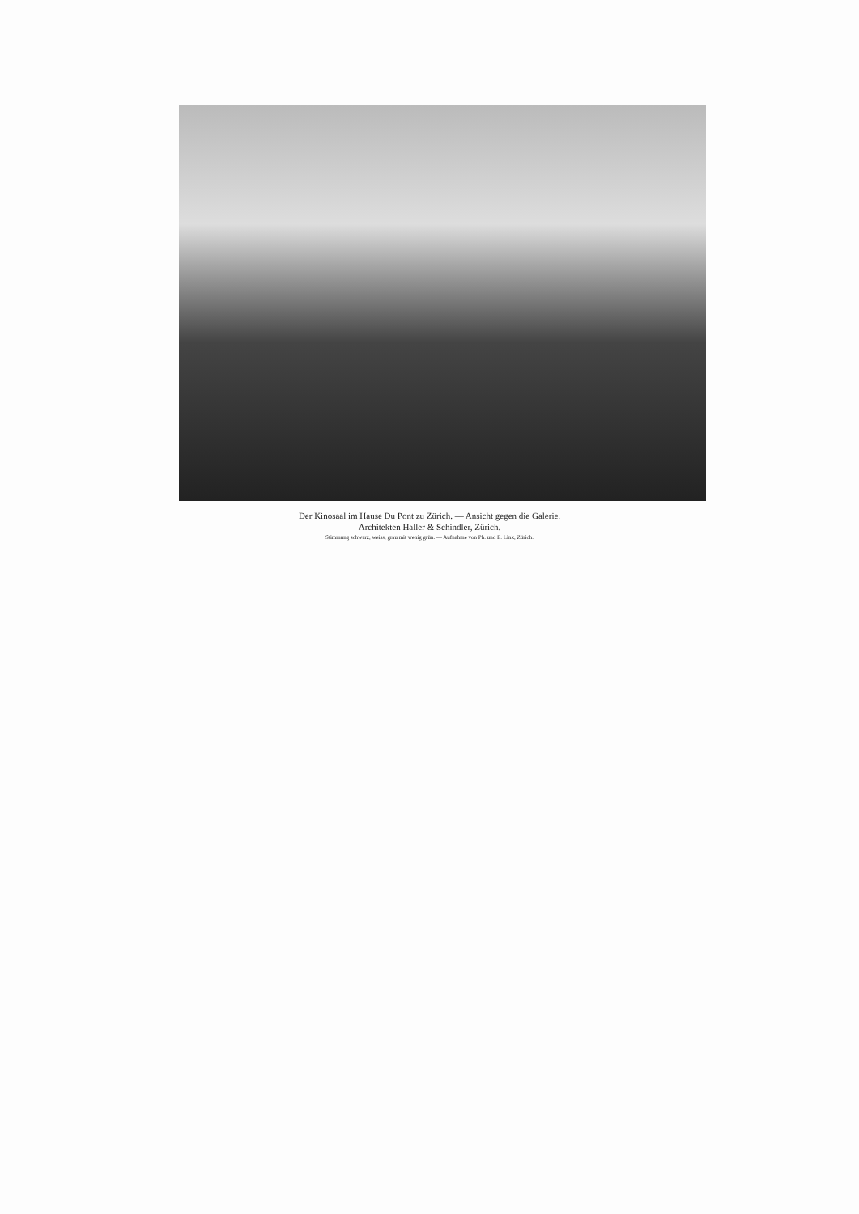Der Kinosaal im Hause Du Pont zu Zürich. — Ansicht gegen die Galerie.
Architekten Haller & Schindler, Zürich.
Stimmung schwarz, weiss, grau mit wenig grün. — Aufnahme von Ph. und E. Link, Zürich.